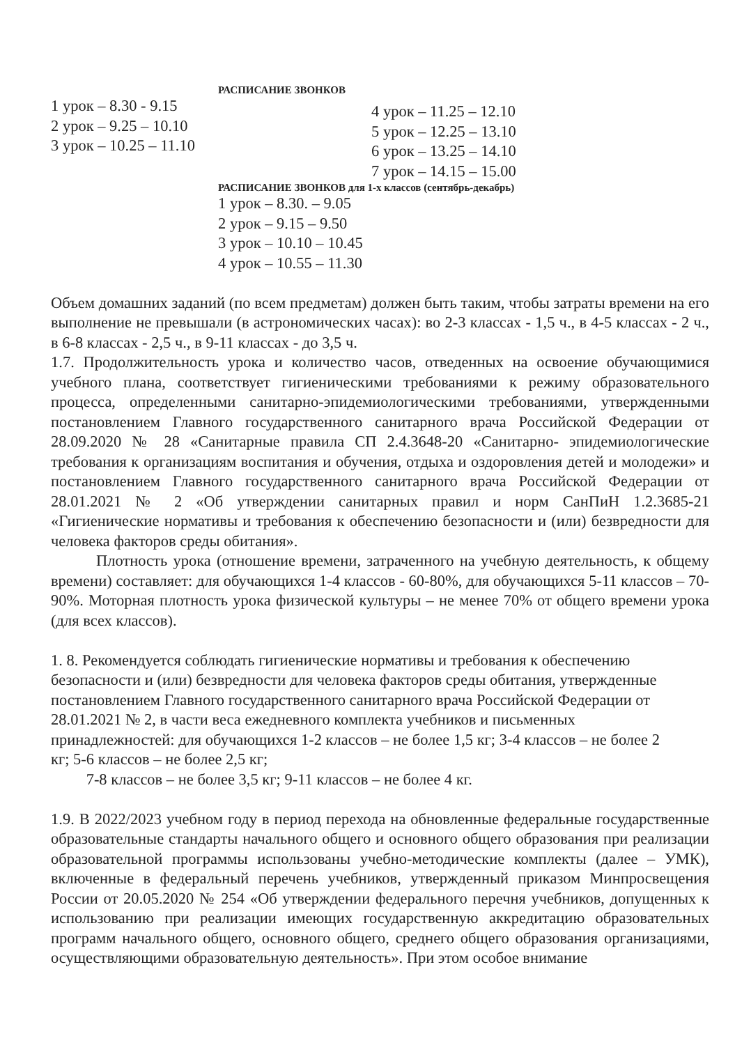РАСПИСАНИЕ ЗВОНКОВ
1 урок – 8.30 - 9.15
2 урок – 9.25 – 10.10
3 урок – 10.25 – 11.10
4 урок – 11.25 – 12.10
5 урок – 12.25 – 13.10
6 урок – 13.25 – 14.10
7 урок – 14.15 – 15.00
РАСПИСАНИЕ ЗВОНКОВ для 1-х классов (сентябрь-декабрь)
1 урок – 8.30. – 9.05
2 урок – 9.15 – 9.50
3 урок – 10.10 – 10.45
4 урок – 10.55 – 11.30
Объем домашних заданий (по всем предметам) должен быть таким, чтобы затраты времени на его выполнение не превышали (в астрономических часах): во 2-3 классах - 1,5 ч., в 4-5 классах - 2 ч., в 6-8 классах - 2,5 ч., в 9-11 классах - до 3,5 ч.
1.7. Продолжительность урока и количество часов, отведенных на освоение обучающимися учебного плана, соответствует гигиеническими требованиями к режиму образовательного процесса, определенными санитарно-эпидемиологическими требованиями, утвержденными постановлением Главного государственного санитарного врача Российской Федерации от 28.09.2020 № 28 «Санитарные правила СП 2.4.3648-20 «Санитарно- эпидемиологические требования к организациям воспитания и обучения, отдыха и оздоровления детей и молодежи» и постановлением Главного государственного санитарного врача Российской Федерации от 28.01.2021 № 2 «Об утверждении санитарных правил и норм СанПиН 1.2.3685-21 «Гигиенические нормативы и требования к обеспечению безопасности и (или) безвредности для человека факторов среды обитания».
Плотность урока (отношение времени, затраченного на учебную деятельность, к общему времени) составляет: для обучающихся 1-4 классов - 60-80%, для обучающихся 5-11 классов – 70-90%. Моторная плотность урока физической культуры – не менее 70% от общего времени урока (для всех классов).
1. 8. Рекомендуется соблюдать гигиенические нормативы и требования к обеспечению безопасности и (или) безвредности для человека факторов среды обитания, утвержденные постановлением Главного государственного санитарного врача Российской Федерации от 28.01.2021 № 2, в части веса ежедневного комплекта учебников и письменных принадлежностей: для обучающихся 1-2 классов – не более 1,5 кг; 3-4 классов – не более 2 кг; 5-6 классов – не более 2,5 кг;
7-8 классов – не более 3,5 кг; 9-11 классов – не более 4 кг.
1.9. В 2022/2023 учебном году в период перехода на обновленные федеральные государственные образовательные стандарты начального общего и основного общего образования при реализации образовательной программы использованы учебно-методические комплекты (далее – УМК), включенные в федеральный перечень учебников, утвержденный приказом Минпросвещения России от 20.05.2020 № 254 «Об утверждении федерального перечня учебников, допущенных к использованию при реализации имеющих государственную аккредитацию образовательных программ начального общего, основного общего, среднего общего образования организациями, осуществляющими образовательную деятельность». При этом особое внимание